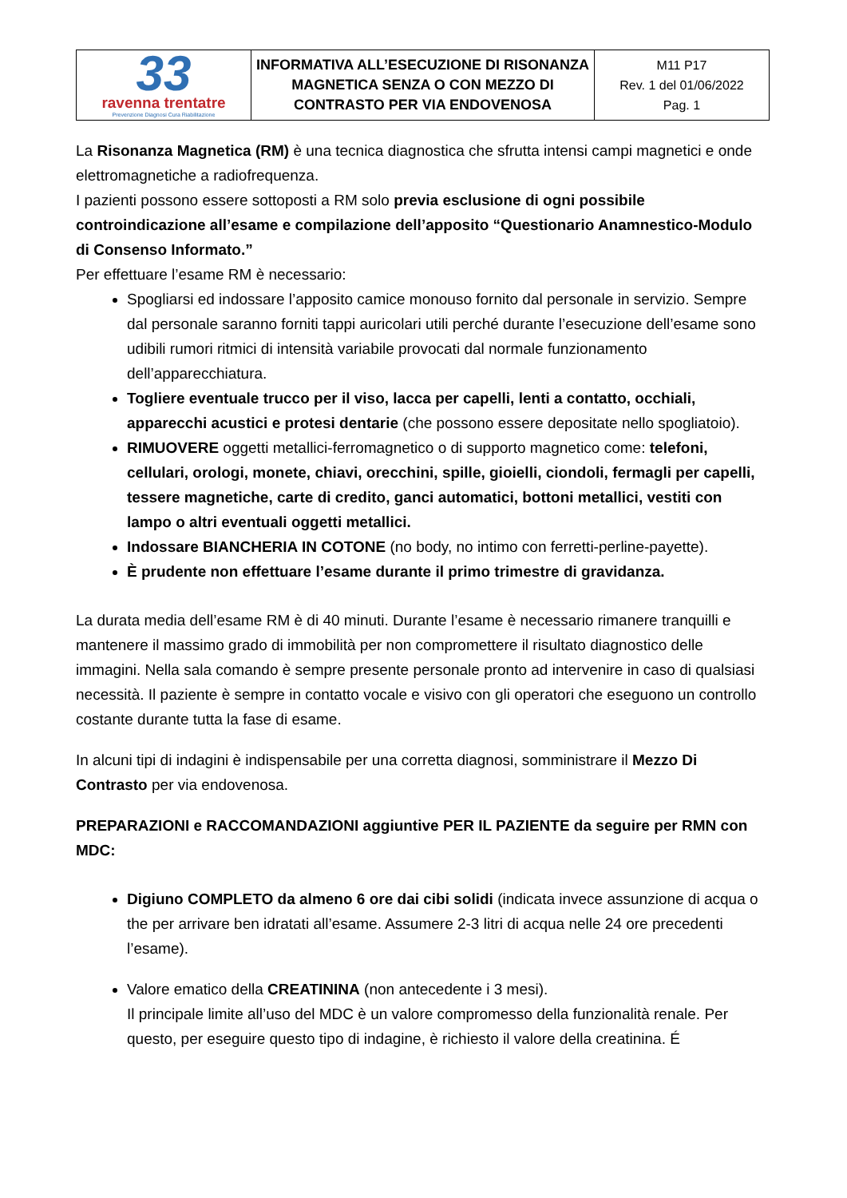| 33 ravenna trentatre Prevenzione Diagnosi Cura Riabilitazione | INFORMATIVA ALL’ESECUZIONE DI RISONANZA MAGNETICA SENZA O CON MEZZO DI CONTRASTO PER VIA ENDOVENOSA | M11 P17 Rev. 1 del 01/06/2022 Pag. 1 |
La Risonanza Magnetica (RM) è una tecnica diagnostica che sfrutta intensi campi magnetici e onde elettromagnetiche a radiofrequenza.
I pazienti possono essere sottoposti a RM solo previa esclusione di ogni possibile controindicazione all’esame e compilazione dell’apposito “Questionario Anamnestico-Modulo di Consenso Informato.”
Per effettuare l’esame RM è necessario:
Spogliarsi ed indossare l’apposito camice monouso fornito dal personale in servizio. Sempre dal personale saranno forniti tappi auricolari utili perché durante l’esecuzione dell’esame sono udibili rumori ritmici di intensità variabile provocati dal normale funzionamento dell’apparecchiatura.
Togliere eventuale trucco per il viso, lacca per capelli, lenti a contatto, occhiali, apparecchi acustici e protesi dentarie (che possono essere depositate nello spogliatoio).
RIMUOVERE oggetti metallici-ferromagnetico o di supporto magnetico come: telefoni, cellulari, orologi, monete, chiavi, orecchini, spille, gioielli, ciondoli, fermagli per capelli, tessere magnetiche, carte di credito, ganci automatici, bottoni metallici, vestiti con lampo o altri eventuali oggetti metallici.
Indossare BIANCHERIA IN COTONE (no body, no intimo con ferretti-perline-payette).
È prudente non effettuare l’esame durante il primo trimestre di gravidanza.
La durata media dell’esame RM è di 40 minuti. Durante l’esame è necessario rimanere tranquilli e mantenere il massimo grado di immobilità per non compromettere il risultato diagnostico delle immagini. Nella sala comando è sempre presente personale pronto ad intervenire in caso di qualsiasi necessità. Il paziente è sempre in contatto vocale e visivo con gli operatori che eseguono un controllo costante durante tutta la fase di esame.
In alcuni tipi di indagini è indispensabile per una corretta diagnosi, somministrare il Mezzo Di Contrasto per via endovenosa.
PREPARAZIONI e RACCOMANDAZIONI aggiuntive PER IL PAZIENTE da seguire per RMN con MDC:
Digiuno COMPLETO da almeno 6 ore dai cibi solidi (indicata invece assunzione di acqua o the per arrivare ben idratati all’esame. Assumere 2-3 litri di acqua nelle 24 ore precedenti l’esame).
Valore ematico della CREATININA (non antecedente i 3 mesi).
Il principale limite all’uso del MDC è un valore compromesso della funzionalità renale. Per questo, per eseguire questo tipo di indagine, è richiesto il valore della creatinina. É